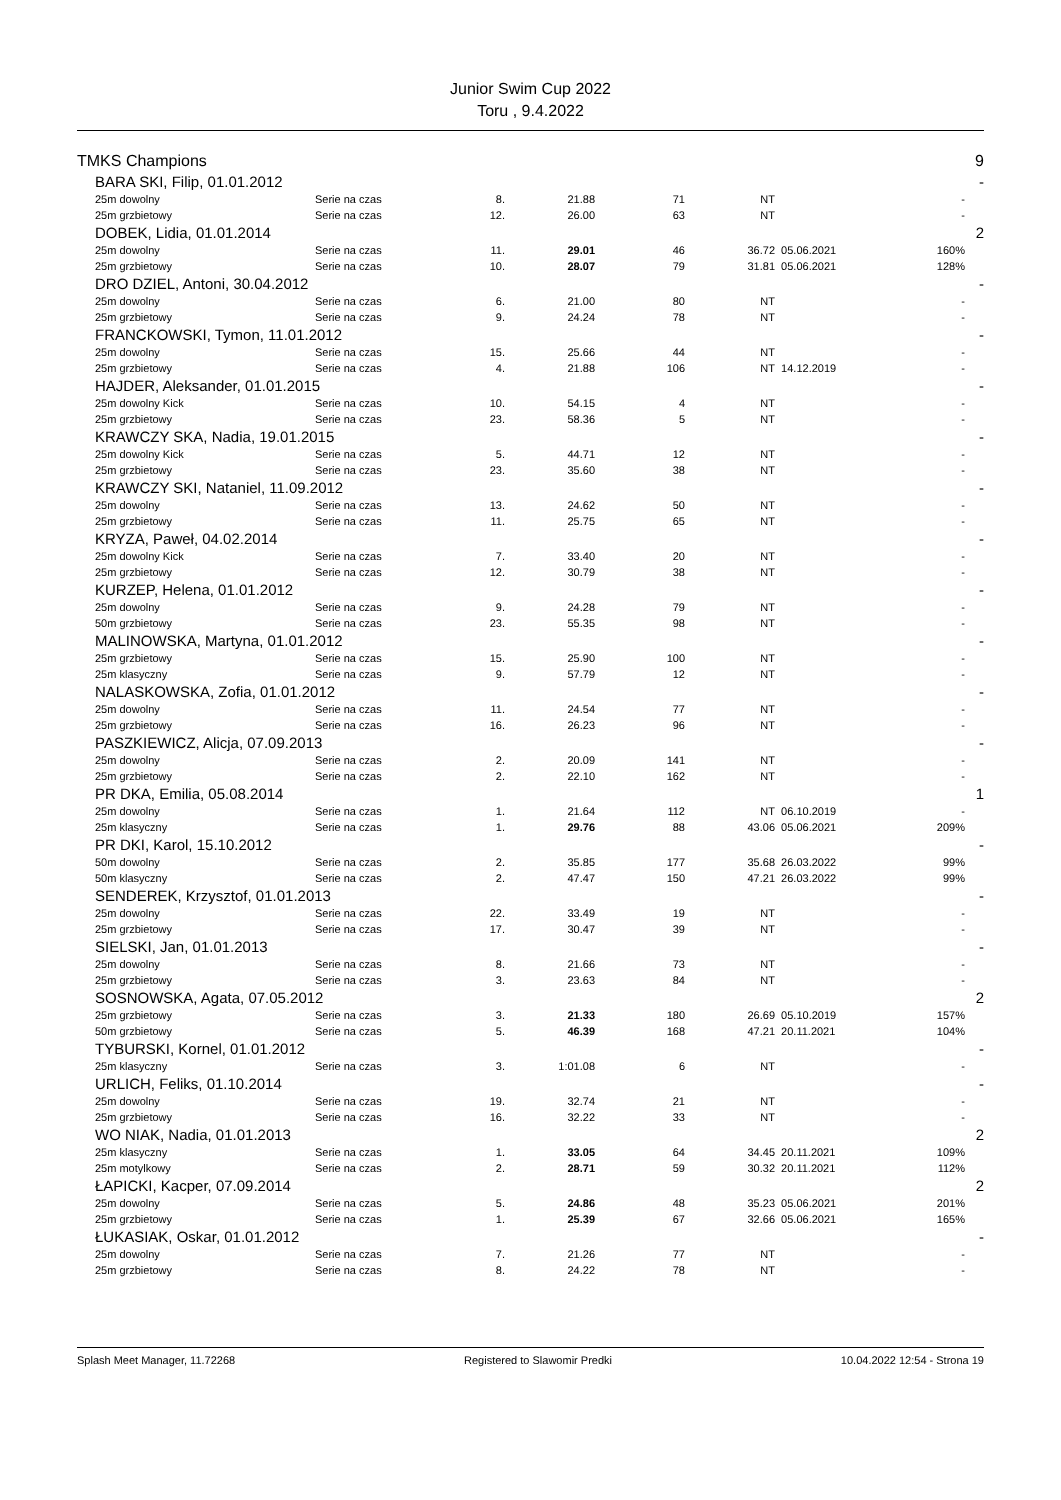Junior Swim Cup 2022
Toru , 9.4.2022
| TMKS Champions | | | | | | | | | 9 |
| | BARA SKI, Filip, 01.01.2012 | | | | | | | | - |
| | 25m dowolny | Serie na czas | 8. | 21.88 | 71 | NT | | - | |
| | 25m grzbietowy | Serie na czas | 12. | 26.00 | 63 | NT | | - | |
| | DOBEK, Lidia, 01.01.2014 | | | | | | | | 2 |
| | 25m dowolny | Serie na czas | 11. | 29.01 | 46 | 36.72 | 05.06.2021 | 160% | |
| | 25m grzbietowy | Serie na czas | 10. | 28.07 | 79 | 31.81 | 05.06.2021 | 128% | |
| | DRO DZIEL, Antoni, 30.04.2012 | | | | | | | | - |
| | 25m dowolny | Serie na czas | 6. | 21.00 | 80 | NT | | - | |
| | 25m grzbietowy | Serie na czas | 9. | 24.24 | 78 | NT | | - | |
| | FRANCKOWSKI, Tymon, 11.01.2012 | | | | | | | | - |
| | 25m dowolny | Serie na czas | 15. | 25.66 | 44 | NT | | - | |
| | 25m grzbietowy | Serie na czas | 4. | 21.88 | 106 | NT | 14.12.2019 | - | |
| | HAJDER, Aleksander, 01.01.2015 | | | | | | | | - |
| | 25m dowolny Kick | Serie na czas | 10. | 54.15 | 4 | NT | | - | |
| | 25m grzbietowy | Serie na czas | 23. | 58.36 | 5 | NT | | - | |
| | KRAWCZY SKA, Nadia, 19.01.2015 | | | | | | | | - |
| | 25m dowolny Kick | Serie na czas | 5. | 44.71 | 12 | NT | | - | |
| | 25m grzbietowy | Serie na czas | 23. | 35.60 | 38 | NT | | - | |
| | KRAWCZY SKI, Nataniel, 11.09.2012 | | | | | | | | - |
| | 25m dowolny | Serie na czas | 13. | 24.62 | 50 | NT | | - | |
| | 25m grzbietowy | Serie na czas | 11. | 25.75 | 65 | NT | | - | |
| | KRYZA, Paweł, 04.02.2014 | | | | | | | | - |
| | 25m dowolny Kick | Serie na czas | 7. | 33.40 | 20 | NT | | - | |
| | 25m grzbietowy | Serie na czas | 12. | 30.79 | 38 | NT | | - | |
| | KURZEP, Helena, 01.01.2012 | | | | | | | | - |
| | 25m dowolny | Serie na czas | 9. | 24.28 | 79 | NT | | - | |
| | 50m grzbietowy | Serie na czas | 23. | 55.35 | 98 | NT | | - | |
| | MALINOWSKA, Martyna, 01.01.2012 | | | | | | | | - |
| | 25m grzbietowy | Serie na czas | 15. | 25.90 | 100 | NT | | - | |
| | 25m klasyczny | Serie na czas | 9. | 57.79 | 12 | NT | | - | |
| | NALASKOWSKA, Zofia, 01.01.2012 | | | | | | | | - |
| | 25m dowolny | Serie na czas | 11. | 24.54 | 77 | NT | | - | |
| | 25m grzbietowy | Serie na czas | 16. | 26.23 | 96 | NT | | - | |
| | PASZKIEWICZ, Alicja, 07.09.2013 | | | | | | | | - |
| | 25m dowolny | Serie na czas | 2. | 20.09 | 141 | NT | | - | |
| | 25m grzbietowy | Serie na czas | 2. | 22.10 | 162 | NT | | - | |
| | PR DKA, Emilia, 05.08.2014 | | | | | | | | 1 |
| | 25m dowolny | Serie na czas | 1. | 21.64 | 112 | NT | 06.10.2019 | - | |
| | 25m klasyczny | Serie na czas | 1. | 29.76 | 88 | 43.06 | 05.06.2021 | 209% | |
| | PR DKI, Karol, 15.10.2012 | | | | | | | | - |
| | 50m dowolny | Serie na czas | 2. | 35.85 | 177 | 35.68 | 26.03.2022 | 99% | |
| | 50m klasyczny | Serie na czas | 2. | 47.47 | 150 | 47.21 | 26.03.2022 | 99% | |
| | SENDEREK, Krzysztof, 01.01.2013 | | | | | | | | - |
| | 25m dowolny | Serie na czas | 22. | 33.49 | 19 | NT | | - | |
| | 25m grzbietowy | Serie na czas | 17. | 30.47 | 39 | NT | | - | |
| | SIELSKI, Jan, 01.01.2013 | | | | | | | | - |
| | 25m dowolny | Serie na czas | 8. | 21.66 | 73 | NT | | - | |
| | 25m grzbietowy | Serie na czas | 3. | 23.63 | 84 | NT | | - | |
| | SOSNOWSKA, Agata, 07.05.2012 | | | | | | | | 2 |
| | 25m grzbietowy | Serie na czas | 3. | 21.33 | 180 | 26.69 | 05.10.2019 | 157% | |
| | 50m grzbietowy | Serie na czas | 5. | 46.39 | 168 | 47.21 | 20.11.2021 | 104% | |
| | TYBURSKI, Kornel, 01.01.2012 | | | | | | | | - |
| | 25m klasyczny | Serie na czas | 3. | 1:01.08 | 6 | NT | | - | |
| | URLICH, Feliks, 01.10.2014 | | | | | | | | - |
| | 25m dowolny | Serie na czas | 19. | 32.74 | 21 | NT | | - | |
| | 25m grzbietowy | Serie na czas | 16. | 32.22 | 33 | NT | | - | |
| | WO NIAK, Nadia, 01.01.2013 | | | | | | | | 2 |
| | 25m klasyczny | Serie na czas | 1. | 33.05 | 64 | 34.45 | 20.11.2021 | 109% | |
| | 25m motylkowy | Serie na czas | 2. | 28.71 | 59 | 30.32 | 20.11.2021 | 112% | |
| | ŁAPICKI, Kacper, 07.09.2014 | | | | | | | | 2 |
| | 25m dowolny | Serie na czas | 5. | 24.86 | 48 | 35.23 | 05.06.2021 | 201% | |
| | 25m grzbietowy | Serie na czas | 1. | 25.39 | 67 | 32.66 | 05.06.2021 | 165% | |
| | ŁUKASIAK, Oskar, 01.01.2012 | | | | | | | | - |
| | 25m dowolny | Serie na czas | 7. | 21.26 | 77 | NT | | - | |
| | 25m grzbietowy | Serie na czas | 8. | 24.22 | 78 | NT | | - | |
Splash Meet Manager, 11.72268 Registered to Slawomir Predki 10.04.2022 12:54 - Strona 19